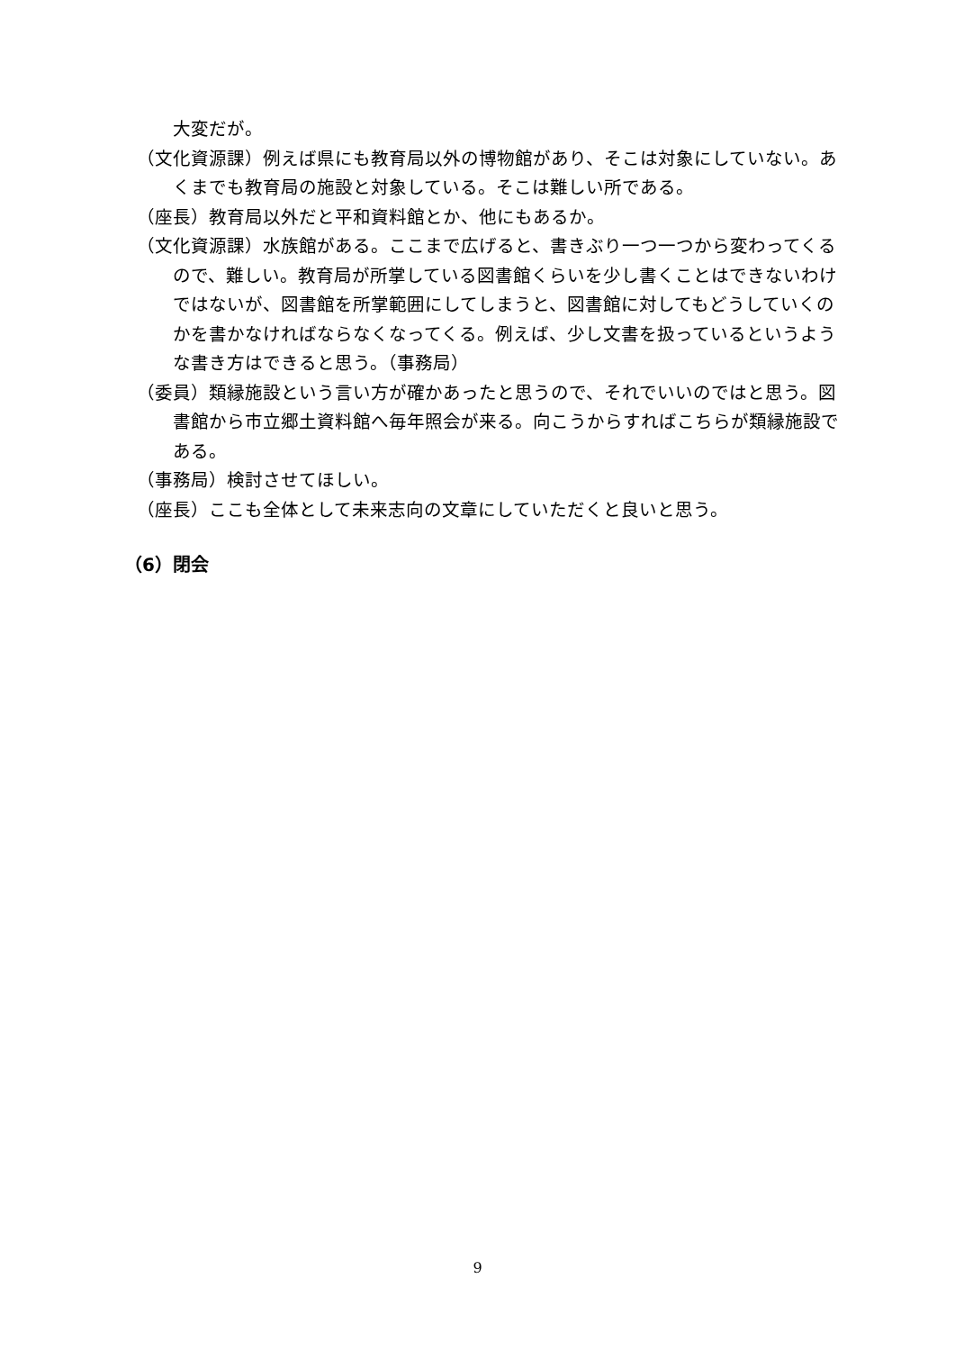大変だが。
（文化資源課）例えば県にも教育局以外の博物館があり、そこは対象にしていない。あくまでも教育局の施設と対象している。そこは難しい所である。
（座長）教育局以外だと平和資料館とか、他にもあるか。
（文化資源課）水族館がある。ここまで広げると、書きぶり一つ一つから変わってくるので、難しい。教育局が所掌している図書館くらいを少し書くことはできないわけではないが、図書館を所掌範囲にしてしまうと、図書館に対してもどうしていくのかを書かなければならなくなってくる。例えば、少し文書を扱っているというような書き方はできると思う。（事務局）
（委員）類縁施設という言い方が確かあったと思うので、それでいいのではと思う。図書館から市立郷土資料館へ毎年照会が来る。向こうからすればこちらが類縁施設である。
（事務局）検討させてほしい。
（座長）ここも全体として未来志向の文章にしていただくと良いと思う。
（6）閉会
9